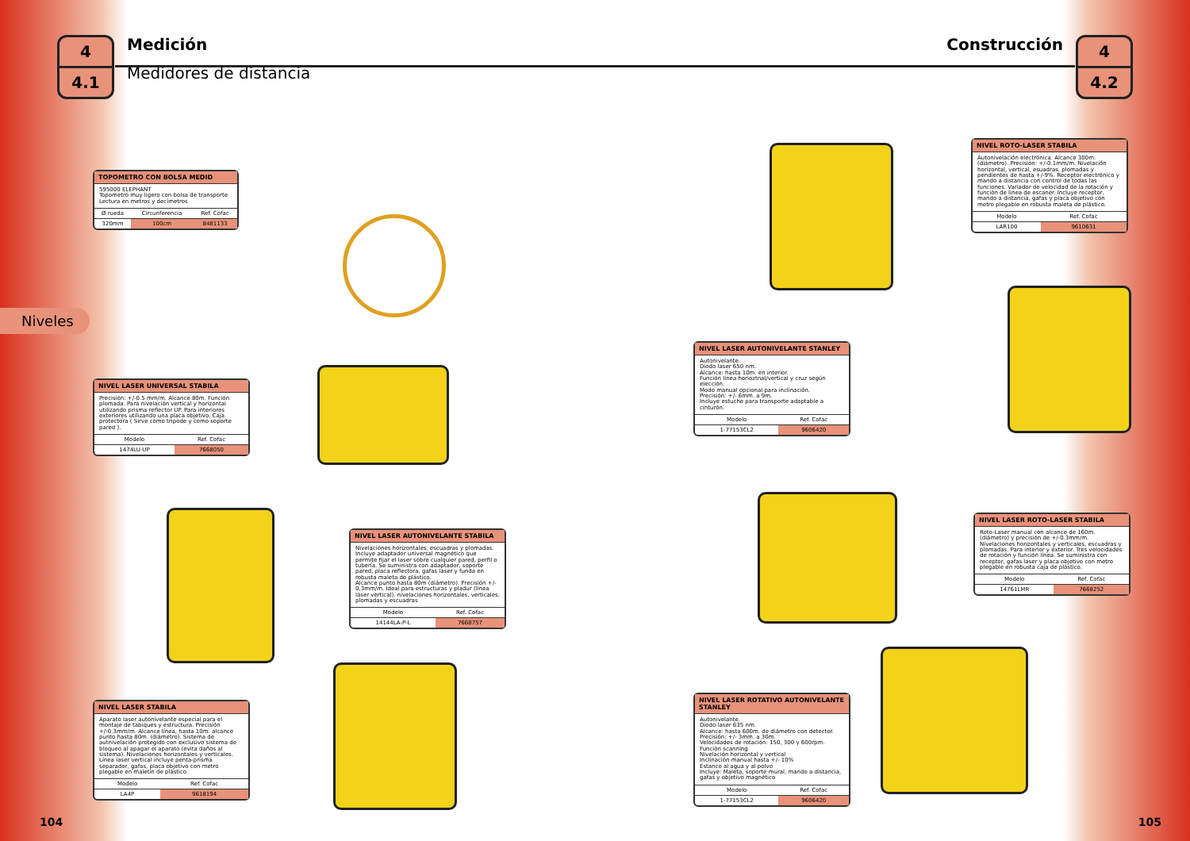4
4.1
Medición
Medidores de distancia
Construcción
4
4.2
Niveles
TOPOMETRO CON BOLSA MEDID
595000 ELEPHANT
Topometro muy ligero con bolsa de transporte
Lectura en metros y decímetros
| Ø rueda | Circunferencia | Ref. Cofac |
| --- | --- | --- |
| 320mm | 100cm | 8481133 |
NIVEL LASER UNIVERSAL STABILA
Precisión: +/-0.5 mm/m. Alcance 80m. Función plomada. Para nivelación vertical y horizontal utilizando prisma reflector UP. Para interiores exteriores utilizando una placa objetivo. Caja protectora ( Sirve como tripode y como soporte pared ).
| Modelo | Ref. Cofac |
| --- | --- |
| 1474LU-UP | 7668050 |
NIVEL LASER AUTONIVELANTE STABILA
Nivelaciones horizontales, escuadras y plomadas. Incluye adaptador universal magnético que permite fijar el laser sobre cualquier pared, perfil o tubería. Se suministra con adaptador, soporte pared, placa reflectora, gafas laser y funda en robusta maleta de plástico.
Alcance punto hasta 80m (diámetro). Precisión +/- 0,3mm/m. Ideal para estructuras y pladur (línea láser vertical), nivelaciones horizontales, verticales, plomadas y escuadras
| Modelo | Ref. Cofac |
| --- | --- |
| 14144LA-P-L | 7668757 |
NIVEL LASER STABILA
Aparato laser autonivelante especial para el montaje de tabiques y estructura. Precisión +/-0.3mm/m. Alcance línea, hasta 10m. alcance punto hasta 80m. (diámetro). Sistema de autnivelación protegido con exclusivo sistema de bloqueo al apagar el aparato (evita daños al sistema). Nivelaciones horizontales y verticales. Línea laser vertical incluye penta-prisma separador, gafas, placa objetivo con metro plegable en maletín de plástico.
| Modelo | Ref. Cofac |
| --- | --- |
| LA4P | 9618194 |
NIVEL ROTO-LASER STABILA
Autonivelación electrónica. Alcance 300m.(diámetro). Precisión: +/-0.1mm/m. Nivelación horizontal, vertical, esuadras, plomadas y pendientes de hasta +/-9%. Receptor electrónico y mando a distancia con control de todas las funciones. Variador de velocidad de la rotación y función de linea de escaner. Incluye receptor, mando a distancia, gafas y placa objetivo con metro plegable en robusta maleta de plástico.
| Modelo | Ref. Cofac |
| --- | --- |
| LAR100 | 9610631 |
NIVEL LASER AUTONIVELANTE STANLEY
Autonivelante.
Diodo laser 650 nm.
Alcance: hasta 10m. en interior.
Función línea horioztnal/vertical y cruz según elección.
Modo manual opcional para inclinación.
Precisión: +/- 6mm. a 9m.
Incluye estuche para transporte adaptable a cinturón.
| Modelo | Ref. Cofac |
| --- | --- |
| 1-77153CL2 | 9606420 |
NIVEL LASER ROTO-LASER STABILA
Roto-Laser manual con alcance de 160m. (diámetro) y precisión de +/-0.3mm/m. Nivelaciones horizontales y verticales, escuadras y plomadas. Para interior y exterior. Tres velocidades de rotación y función línea. Se suministra con receptor, gafas laser y placa objetivo con metro plegable en robusta caja de plástico.
| Modelo | Ref. Cofac |
| --- | --- |
| 14761LMR | 7668252 |
NIVEL LASER ROTATIVO AUTONIVELANTE STANLEY
Autonivelante.
Diodo laser 635 nm.
Alcance: hasta 600m. de diámetro con detector.
Precisión: +/- 3mm. a 30m.
Velocidades de rotación: 150, 300 y 600rpm.
Función scanning
Nivelación horizontal y vertical
Inclinación manual hasta +/- 10%
Estanco al agua y al polvo
Incluye: Maleta, soporte mural, mando a distancia, gafas y objetivo magnético
| Modelo | Ref. Cofac |
| --- | --- |
| 1-77153CL2 | 9606420 |
104 105